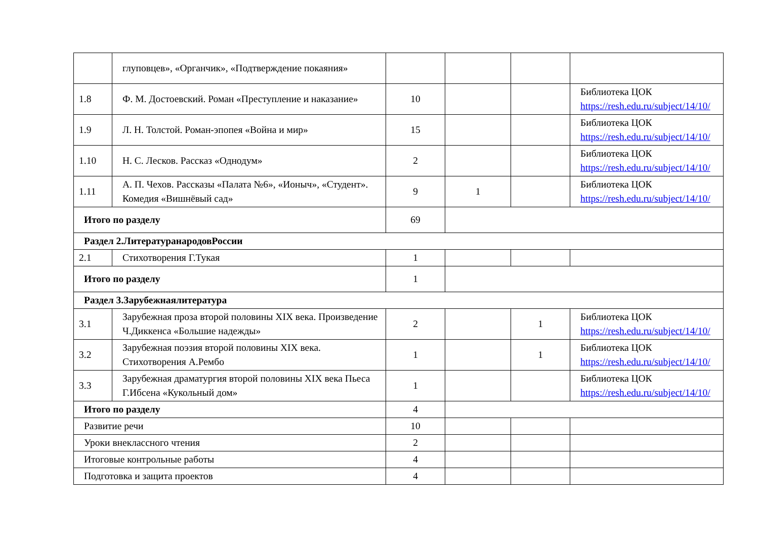| | глуповцев», «Органчик», «Подтверждение покаяния» | | | | |
| 1.8 | Ф. М. Достоевский. Роман «Преступление и наказание» | 10 | | | Библиотека ЦОК https://resh.edu.ru/subject/14/10/ |
| 1.9 | Л. Н. Толстой. Роман-эпопея «Война и мир» | 15 | | | Библиотека ЦОК https://resh.edu.ru/subject/14/10/ |
| 1.10 | Н. С. Лесков. Рассказ «Однодум» | 2 | | | Библиотека ЦОК https://resh.edu.ru/subject/14/10/ |
| 1.11 | А. П. Чехов. Рассказы «Палата №6», «Ионыч», «Студент». Комедия «Вишнёвый сад» | 9 | 1 | | Библиотека ЦОК https://resh.edu.ru/subject/14/10/ |
| Итого по разделу | | 69 | | | |
| Раздел 2.ЛитературанародовРоссии | | | | | |
| 2.1 | Стихотворения Г.Тукая | 1 | | | |
| Итого по разделу | | 1 | | | |
| Раздел 3.Зарубежнаялитература | | | | | |
| 3.1 | Зарубежная проза второй половины XIX века. Произведение Ч.Диккенса «Большие надежды» | 2 | | 1 | Библиотека ЦОК https://resh.edu.ru/subject/14/10/ |
| 3.2 | Зарубежная поэзия второй половины XIX века. Стихотворения А.Рембо | 1 | | 1 | Библиотека ЦОК https://resh.edu.ru/subject/14/10/ |
| 3.3 | Зарубежная драматургия второй половины XIX века Пьеса Г.Ибсена «Кукольный дом» | 1 | | | Библиотека ЦОК https://resh.edu.ru/subject/14/10/ |
| Итого по разделу | | 4 | | | |
| Развитие речи | | 10 | | | |
| Уроки внеклассного чтения | | 2 | | | |
| Итоговые контрольные работы | | 4 | | | |
| Подготовка и защита проектов | | 4 | | | |